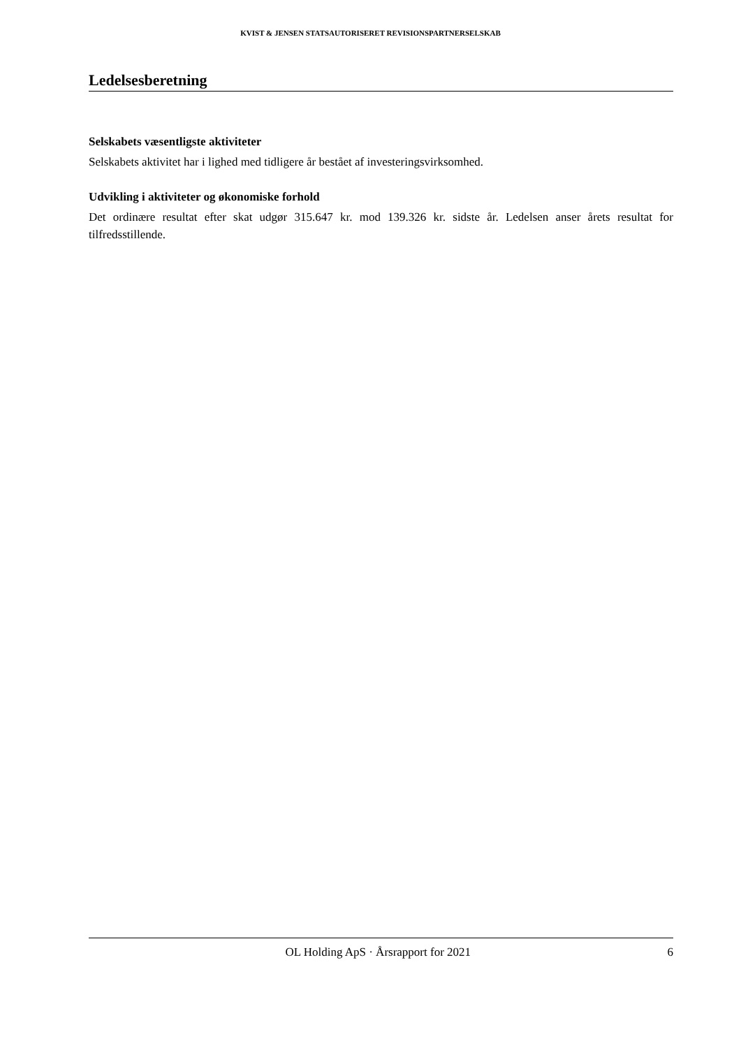KVIST & JENSEN STATSAUTORISERET REVISIONSPARTNERSELSKAB
Ledelsesberetning
Selskabets væsentligste aktiviteter
Selskabets aktivitet har i lighed med tidligere år bestået af investeringsvirksomhed.
Udvikling i aktiviteter og økonomiske forhold
Det ordinære resultat efter skat udgør 315.647 kr. mod 139.326 kr. sidste år. Ledelsen anser årets resultat for tilfredsstillende.
OL Holding ApS · Årsrapport for 2021 6